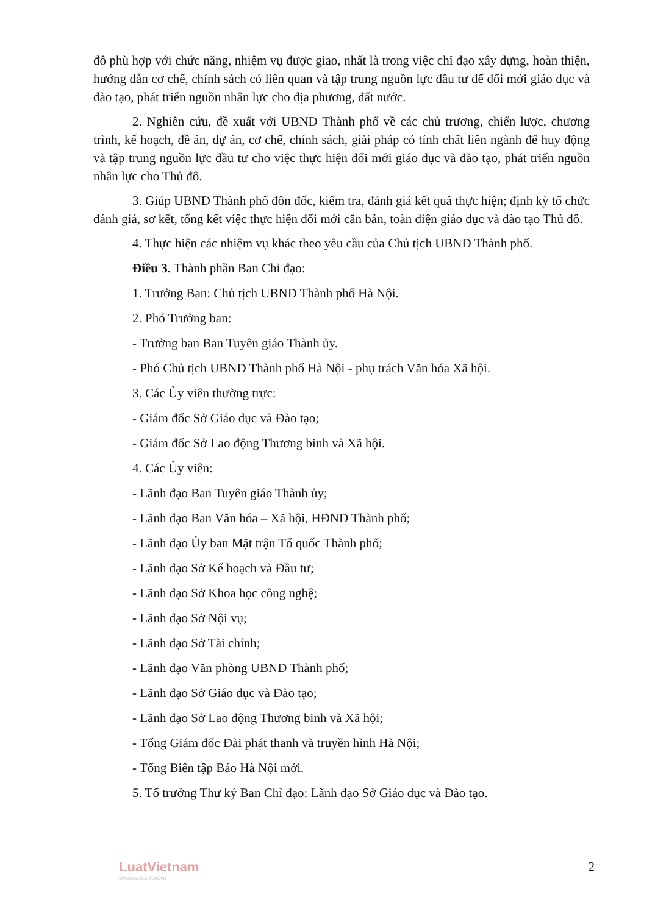đô phù hợp với chức năng, nhiệm vụ được giao, nhất là trong việc chỉ đạo xây dựng, hoàn thiện, hướng dẫn cơ chế, chính sách có liên quan và tập trung nguồn lực đầu tư để đổi mới giáo dục và đào tạo, phát triển nguồn nhân lực cho địa phương, đất nước.
2. Nghiên cứu, đề xuất với UBND Thành phố về các chủ trương, chiến lược, chương trình, kế hoạch, đề án, dự án, cơ chế, chính sách, giải pháp có tính chất liên ngành để huy động và tập trung nguồn lực đầu tư cho việc thực hiện đổi mới giáo dục và đào tạo, phát triển nguồn nhân lực cho Thủ đô.
3. Giúp UBND Thành phố đôn đốc, kiểm tra, đánh giá kết quả thực hiện; định kỳ tổ chức đánh giá, sơ kết, tổng kết việc thực hiện đổi mới căn bản, toàn diện giáo dục và đào tạo Thủ đô.
4. Thực hiện các nhiệm vụ khác theo yêu cầu của Chủ tịch UBND Thành phố.
Điều 3. Thành phần Ban Chỉ đạo:
1. Trưởng Ban: Chủ tịch UBND Thành phố Hà Nội.
2. Phó Trưởng ban:
- Trưởng ban Ban Tuyên giáo Thành ủy.
- Phó Chủ tịch UBND Thành phố Hà Nội - phụ trách Văn hóa Xã hội.
3. Các Ủy viên thường trực:
- Giám đốc Sở Giáo dục và Đào tạo;
- Giám đốc Sở Lao động Thương binh và Xã hội.
4. Các Ủy viên:
- Lãnh đạo Ban Tuyên giáo Thành ủy;
- Lãnh đạo Ban Văn hóa – Xã hội, HĐND Thành phố;
- Lãnh đạo Ủy ban Mặt trận Tổ quốc Thành phố;
- Lãnh đạo Sở Kế hoạch và Đầu tư;
- Lãnh đạo Sở Khoa học công nghệ;
- Lãnh đạo Sở Nội vụ;
- Lãnh đạo Sở Tài chính;
- Lãnh đạo Văn phòng UBND Thành phố;
- Lãnh đạo Sở Giáo dục và Đào tạo;
- Lãnh đạo Sở Lao động Thương binh và Xã hội;
- Tổng Giám đốc Đài phát thanh và truyền hình Hà Nội;
- Tổng Biên tập Báo Hà Nội mới.
5. Tổ trưởng Thư ký Ban Chỉ đạo: Lãnh đạo Sở Giáo dục và Đào tạo.
LuatVietnam
www.vanbanluat.vn
2